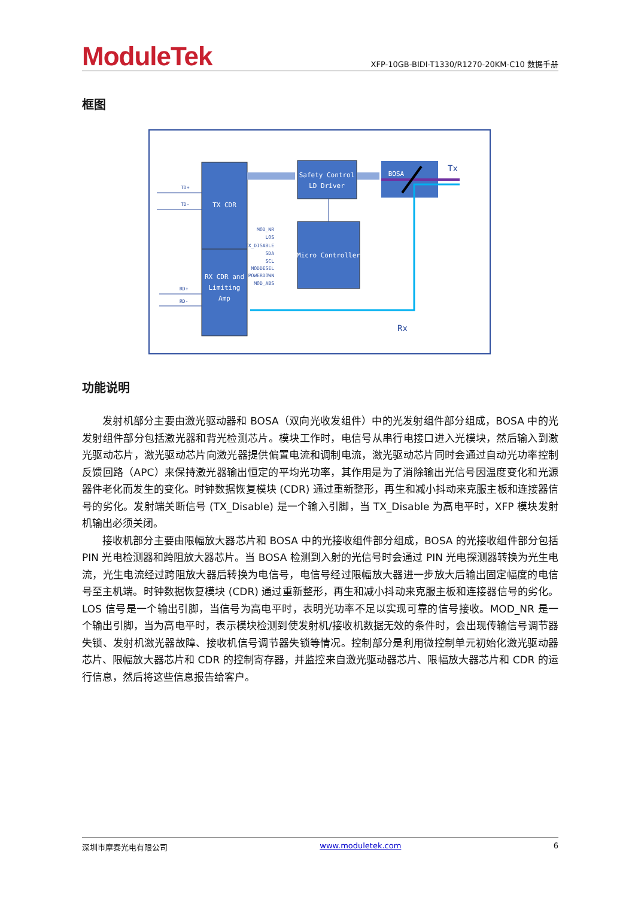ModuleTek
XFP-10GB-BIDI-T1330/R1270-20KM-C10 数据手册
框图
TX CDR
RX CDR and
Limiting
Amp
Safety Control
LD Driver
Micro Controller
BOSA
Tx
Rx
TD+
TD-
RD+
RD-
MOD_NR
LOS
TX_DISABLE
SDA
SCL
MODDESEL
POWERDOWN
MOD_ABS
功能说明
发射机部分主要由激光驱动器和 BOSA（双向光收发组件）中的光发射组件部分组成，BOSA 中的光发射组件部分包括激光器和背光检测芯片。模块工作时，电信号从串行电接口进入光模块，然后输入到激光驱动芯片，激光驱动芯片向激光器提供偏置电流和调制电流，激光驱动芯片同时会通过自动光功率控制反馈回路（APC）来保持激光器输出恒定的平均光功率，其作用是为了消除输出光信号因温度变化和光源器件老化而发生的变化。时钟数据恢复模块 (CDR) 通过重新整形，再生和减小抖动来克服主板和连接器信号的劣化。发射端关断信号 (TX_Disable) 是一个输入引脚，当 TX_Disable 为高电平时，XFP 模块发射机输出必须关闭。
接收机部分主要由限幅放大器芯片和 BOSA 中的光接收组件部分组成，BOSA 的光接收组件部分包括 PIN 光电检测器和跨阻放大器芯片。当 BOSA 检测到入射的光信号时会通过 PIN 光电探测器转换为光生电流，光生电流经过跨阻放大器后转换为电信号，电信号经过限幅放大器进一步放大后输出固定幅度的电信号至主机端。时钟数据恢复模块 (CDR) 通过重新整形，再生和减小抖动来克服主板和连接器信号的劣化。LOS 信号是一个输出引脚，当信号为高电平时，表明光功率不足以实现可靠的信号接收。MOD_NR 是一个输出引脚，当为高电平时，表示模块检测到使发射机/接收机数据无效的条件时，会出现传输信号调节器失锁、发射机激光器故障、接收机信号调节器失锁等情况。控制部分是利用微控制单元初始化激光驱动器芯片、限幅放大器芯片和 CDR 的控制寄存器，并监控来自激光驱动器芯片、限幅放大器芯片和 CDR 的运行信息，然后将这些信息报告给客户。
深圳市摩泰光电有限公司 www.moduletek.com 6